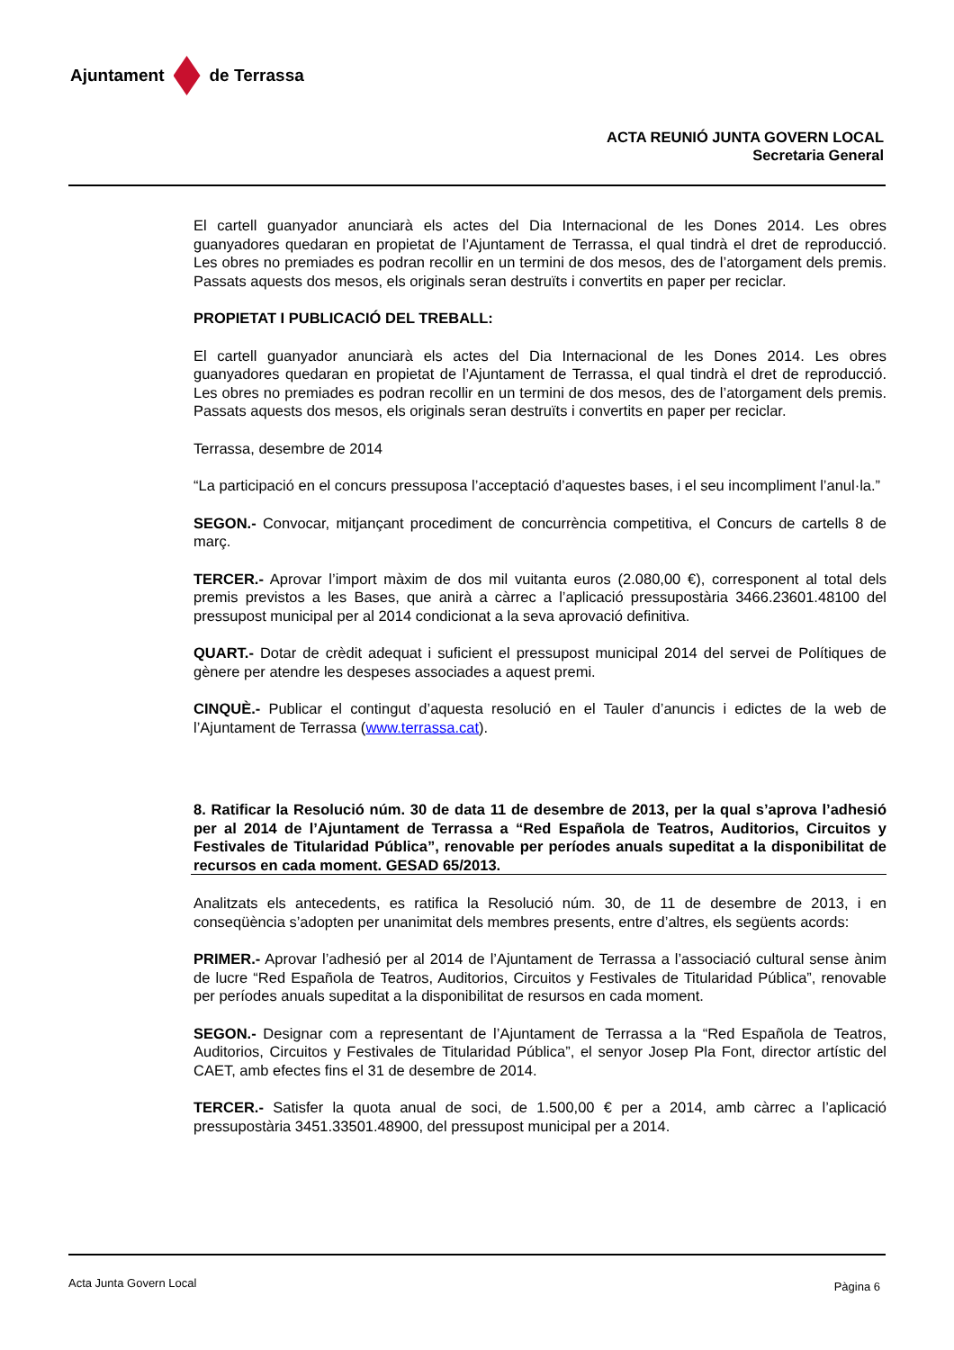Ajuntament de Terrassa
ACTA REUNIÓ JUNTA GOVERN LOCAL
Secretaria General
El cartell guanyador anunciarà els actes del Dia Internacional de les Dones 2014. Les obres guanyadores quedaran en propietat de l’Ajuntament de Terrassa, el qual tindrà el dret de reproducció. Les obres no premiades es podran recollir en un termini de dos mesos, des de l’atorgament dels premis. Passats aquests dos mesos, els originals seran destruïts i convertits en paper per reciclar.
PROPIETAT I PUBLICACIÓ DEL TREBALL:
El cartell guanyador anunciarà els actes del Dia Internacional de les Dones 2014. Les obres guanyadores quedaran en propietat de l’Ajuntament de Terrassa, el qual tindrà el dret de reproducció. Les obres no premiades es podran recollir en un termini de dos mesos, des de l’atorgament dels premis. Passats aquests dos mesos, els originals seran destruïts i convertits en paper per reciclar.
Terrassa, desembre de 2014
“La participació en el concurs pressuposa l’acceptació d’aquestes bases, i el seu incompliment l’anul·la.”
SEGON.- Convocar, mitjançant procediment de concurrència competitiva, el Concurs de cartells 8 de març.
TERCER.- Aprovar l’import màxim de dos mil vuitanta euros (2.080,00 €), corresponent al total dels premis previstos a les Bases, que anirà a càrrec a l’aplicació pressupostària 3466.23601.48100 del pressupost municipal per al 2014 condicionat a la seva aprovació definitiva.
QUART.- Dotar de crèdit adequat i suficient el pressupost municipal 2014 del servei de Polítiques de gènere per atendre les despeses associades a aquest premi.
CINQUÈ.- Publicar el contingut d’aquesta resolució en el Tauler d’anuncis i edictes de la web de l’Ajuntament de Terrassa (www.terrassa.cat).
8. Ratificar la Resolució núm. 30 de data 11 de desembre de 2013, per la qual s’aprova l’adhesió per al 2014 de l’Ajuntament de Terrassa a “Red Española de Teatros, Auditorios, Circuitos y Festivales de Titularidad Pública”, renovable per períodes anuals supeditat a la disponibilitat de recursos en cada moment. GESAD 65/2013.
Analitzats els antecedents, es ratifica la Resolució núm. 30, de 11 de desembre de 2013, i en conseqüència s’adopten per unanimitat dels membres presents, entre d’altres, els següents acords:
PRIMER.- Aprovar l’adhesió per al 2014 de l’Ajuntament de Terrassa a l’associació cultural sense ànim de lucre “Red Española de Teatros, Auditorios, Circuitos y Festivales de Titularidad Pública”, renovable per períodes anuals supeditat a la disponibilitat de resursos en cada moment.
SEGON.- Designar com a representant de l’Ajuntament de Terrassa a la “Red Española de Teatros, Auditorios, Circuitos y Festivales de Titularidad Pública”, el senyor Josep Pla Font, director artístic del CAET, amb efectes fins el 31 de desembre de 2014.
TERCER.- Satisfer la quota anual de soci, de 1.500,00 € per a 2014, amb càrrec a l’aplicació pressupostària 3451.33501.48900, del pressupost municipal per a 2014.
Acta Junta Govern Local Pàgina 6